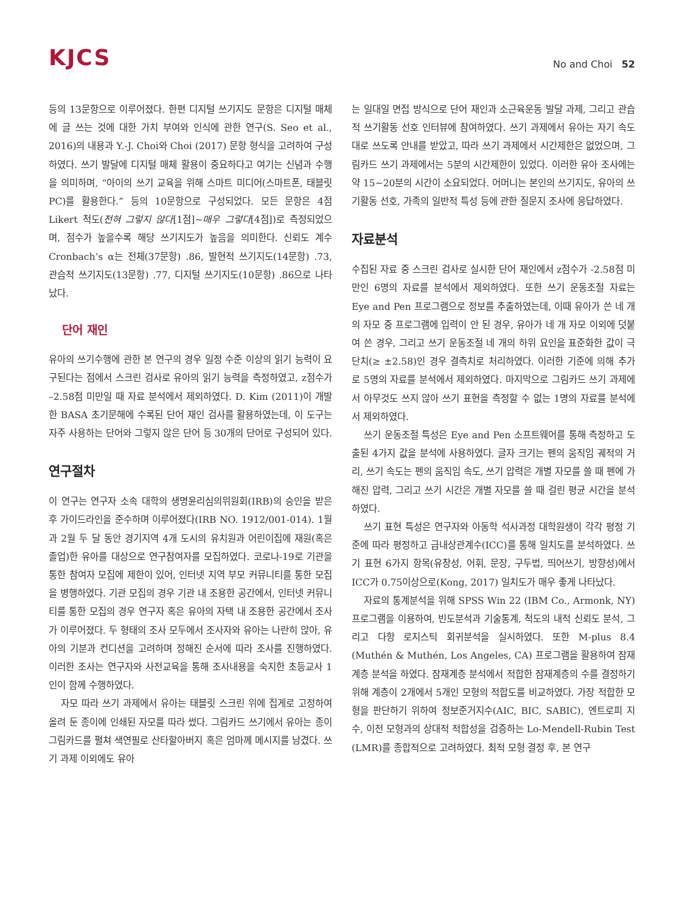KJCS
No and Choi 52
등의 13문항으로 이루어졌다. 한편 디지털 쓰기지도 문항은 디지털 매체에 글 쓰는 것에 대한 가치 부여와 인식에 관한 연구(S. Seo et al., 2016)의 내용과 Y.-J. Choi와 Choi (2017) 문항 형식을 고려하여 구성하였다. 쓰기 발달에 디지털 매체 활용이 중요하다고 여기는 신념과 수행을 의미하며, “아이의 쓰기 교육을 위해 스마트 미디어(스마트폰, 태블릿 PC)를 활용한다.” 등의 10문항으로 구성되었다. 모든 문항은 4점 Likert 척도(전혀 그렇지 않다[1점]∼매우 그렇다[4점])로 측정되었으며, 점수가 높을수록 해당 쓰기지도가 높음을 의미한다. 신뢰도 계수 Cronbach’s α는 전체(37문항) .86, 발현적 쓰기지도(14문항) .73, 관습적 쓰기지도(13문항) .77, 디지털 쓰기지도(10문항) .86으로 나타났다.
단어 재인
유아의 쓰기수행에 관한 본 연구의 경우 일정 수준 이상의 읽기 능력이 요구된다는 점에서 스크린 검사로 유아의 읽기 능력을 측정하였고, z점수가 –2.58점 미만일 때 자료 분석에서 제외하였다. D. Kim (2011)이 개발한 BASA 초기문해에 수록된 단어 재인 검사를 활용하였는데, 이 도구는 자주 사용하는 단어와 그렇지 않은 단어 등 30개의 단어로 구성되어 있다.
연구절차
이 연구는 연구자 소속 대학의 생명윤리심의위원회(IRB)의 승인을 받은 후 가이드라인을 준수하며 이루어졌다(IRB NO. 1912/001-014). 1월과 2월 두 달 동안 경기지역 4개 도시의 유치원과 어린이집에 재원(혹은 졸업)한 유아를 대상으로 연구참여자를 모집하였다. 코로나-19로 기관을 통한 참여자 모집에 제한이 있어, 인터넷 지역 부모 커뮤니티를 통한 모집을 병행하였다. 기관 모집의 경우 기관 내 조용한 공간에서, 인터넷 커뮤니티를 통한 모집의 경우 연구자 혹은 유아의 자택 내 조용한 공간에서 조사가 이루어졌다. 두 형태의 조사 모두에서 조사자와 유아는 나란히 앉아, 유아의 기분과 컨디션을 고려하며 정해진 순서에 따라 조사를 진행하였다. 이러한 조사는 연구자와 사전교육을 통해 조사내용을 숙지한 초등교사 1인이 함께 수행하였다.
자모 따라 쓰기 과제에서 유아는 태블릿 스크린 위에 집게로 고정하여 올려 둔 종이에 인쇄된 자모를 따라 썼다. 그림카드 쓰기에서 유아는 종이 그림카드를 펼쳐 색연필로 산타할아버지 혹은 엄마께 메시지를 남겼다. 쓰기 과제 이외에도 유아
는 일대일 면접 방식으로 단어 재인과 소근육운동 발달 과제, 그리고 관습적 쓰기활동 선호 인터뷰에 참여하였다. 쓰기 과제에서 유아는 자기 속도대로 쓰도록 안내를 받았고, 따라 쓰기 과제에서 시간제한은 없었으며, 그림카드 쓰기 과제에서는 5분의 시간제한이 있었다. 이러한 유아 조사에는 약 15∼20분의 시간이 소요되었다. 어머니는 본인의 쓰기지도, 유아의 쓰기활동 선호, 가족의 일반적 특성 등에 관한 질문지 조사에 응답하였다.
자료분석
수집된 자료 중 스크린 검사로 실시한 단어 재인에서 z점수가 -2.58점 미만인 6명의 자료를 분석에서 제외하였다. 또한 쓰기 운동조절 자료는 Eye and Pen 프로그램으로 정보를 추출하였는데, 이때 유아가 쓴 네 개의 자모 중 프로그램에 입력이 안 된 경우, 유아가 네 개 자모 이외에 덧붙여 쓴 경우, 그리고 쓰기 운동조절 네 개의 하위 요인을 표준화한 값이 극단치(≥ ±2.58)인 경우 결측치로 처리하였다. 이러한 기준에 의해 추가로 5명의 자료를 분석에서 제외하였다. 마지막으로 그림카드 쓰기 과제에서 아무것도 쓰지 않아 쓰기 표현을 측정할 수 없는 1명의 자료를 분석에서 제외하였다.
쓰기 운동조절 특성은 Eye and Pen 소프트웨어를 통해 측정하고 도출된 4가지 값을 분석에 사용하였다. 글자 크기는 펜의 움직임 궤적의 거리, 쓰기 속도는 펜의 움직임 속도, 쓰기 압력은 개별 자모를 쓸 때 펜에 가해진 압력, 그리고 쓰기 시간은 개별 자모를 쓸 때 걸린 평균 시간을 분석하였다.
쓰기 표현 특성은 연구자와 아동학 석사과정 대학원생이 각각 평정 기준에 따라 평정하고 급내상관계수(ICC)를 통해 일치도를 분석하였다. 쓰기 표현 6가지 항목(유창성, 어휘, 문장, 구두법, 띄어쓰기, 방향성)에서 ICC가 0.75이상으로(Kong, 2017) 일치도가 매우 좋게 나타났다.
자료의 통계분석을 위해 SPSS Win 22 (IBM Co., Armonk, NY) 프로그램을 이용하여, 빈도분석과 기술통계, 척도의 내적 신뢰도 분석, 그리고 다항 로지스틱 회귀분석을 실시하였다. 또한 M-plus 8.4 (Muthén & Muthén, Los Angeles, CA) 프로그램을 활용하여 잠재계층 분석을 하였다. 잠재계층 분석에서 적합한 잠재계층의 수를 결정하기 위해 계층이 2개에서 5개인 모형의 적합도를 비교하였다. 가장 적합한 모형을 판단하기 위하여 정보준거지수(AIC, BIC, SABIC), 엔트로피 지수, 이전 모형과의 상대적 적합성을 검증하는 Lo-Mendell-Rubin Test (LMR)를 종합적으로 고려하였다. 최적 모형 결정 후, 본 연구